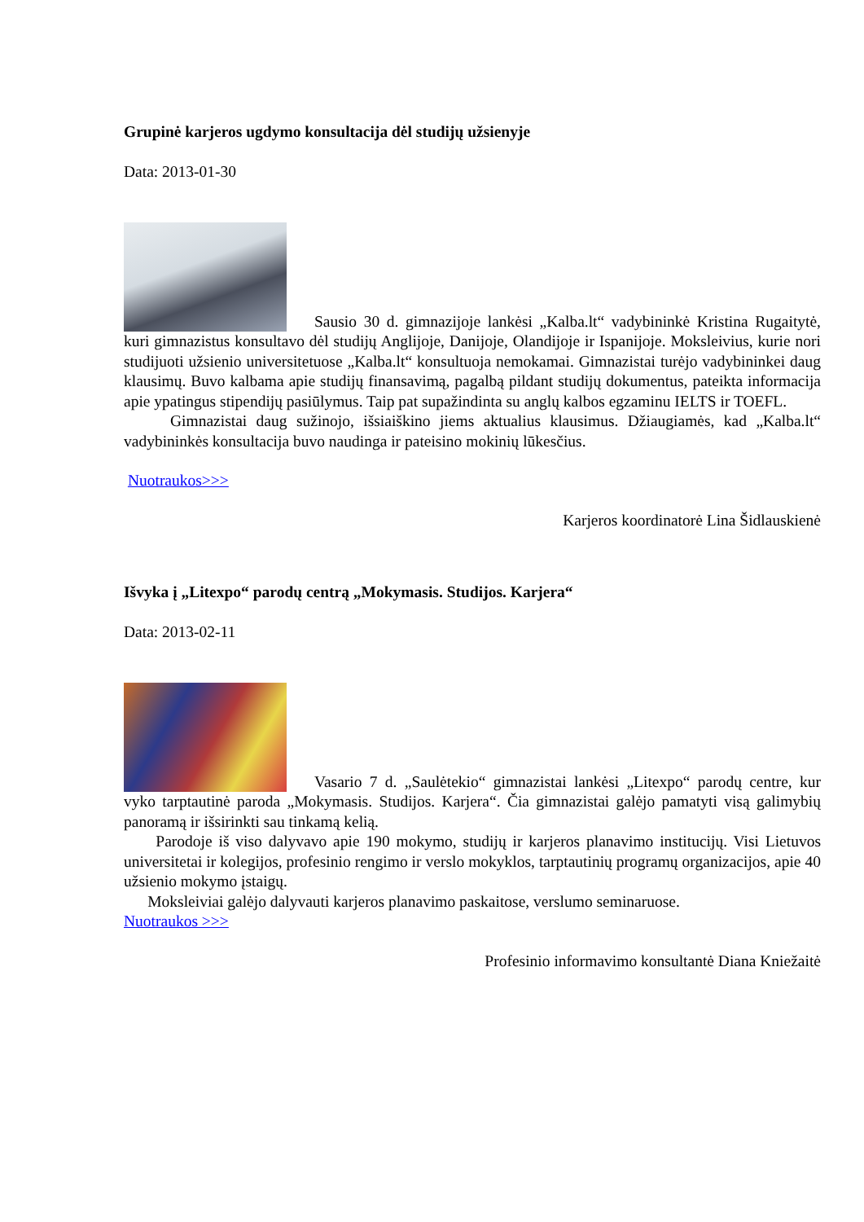Grupinė karjeros ugdymo konsultacija dėl studijų užsienyje
Data: 2013-01-30
Sausio 30 d. gimnazijoje lankėsi „Kalba.lt“ vadybininkė Kristina Rugaitytė, kuri gimnazistus konsultavo dėl studijų Anglijoje, Danijoje, Olandijoje ir Ispanijoje. Moksleivius, kurie nori studijuoti užsienio universitetuose „Kalba.lt“ konsultuoja nemokamai. Gimnazistai turėjo vadybininkei daug klausimų. Buvo kalbama apie studijų finansavimą, pagalbą pildant studijų dokumentus, pateikta informacija apie ypatingus stipendijų pasiūlymus. Taip pat supažindinta su anglų kalbos egzaminu IELTS ir TOEFL.
Gimnazistai daug sužinojo, išsiaiškino jiems aktualius klausimus. Džiaugiamės, kad „Kalba.lt“ vadybininkės konsultacija buvo naudinga ir pateisino mokinių lūkesčius.
Nuotraukos>>>
Karjeros koordinatorė Lina Šidlauskienė
Išvyka į „Litexpo“ parodų centrą „Mokymasis. Studijos. Karjera“
Data: 2013-02-11
Vasario 7 d. „Saulėtekio“ gimnazistai lankėsi „Litexpo“ parodų centre, kur vyko tarptautinė paroda „Mokymasis. Studijos. Karjera“. Čia gimnazistai galėjo pamatyti visą galimybių panoramą ir išsirinkti sau tinkamą kelią.
Parodoje iš viso dalyvavo apie 190 mokymo, studijų ir karjeros planavimo institucijų. Visi Lietuvos universitetai ir kolegijos, profesinio rengimo ir verslo mokyklos, tarptautinių programų organizacijos, apie 40 užsienio mokymo įstaigų.
Moksleiviai galėjo dalyvauti karjeros planavimo paskaitose, verslumo seminaruose.
Nuotraukos >>>
Profesinio informavimo konsultantė Diana Kniežaitė